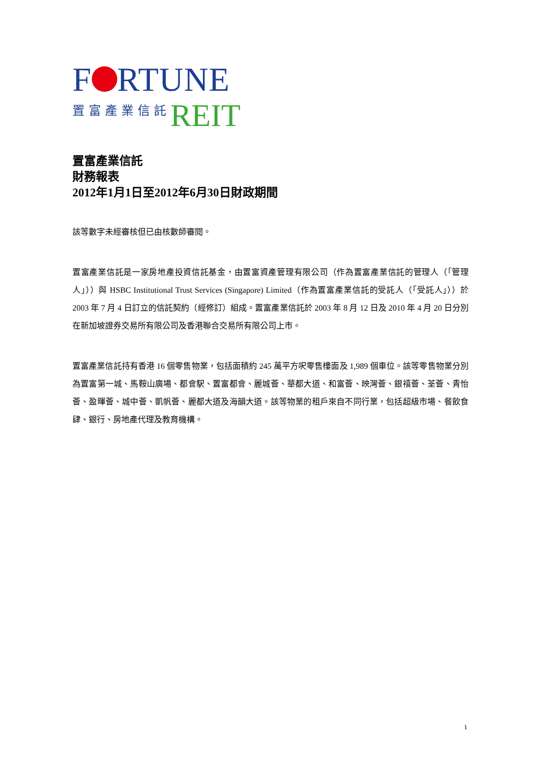F RTUNE
置富產業信託 REIT
置富產業信託
財務報表
2012年1月1日至2012年6月30日財政期間
該等數字未經審核但已由核數師審閱。
置富產業信託是一家房地產投資信託基金，由置富資產管理有限公司（作為置富產業信託的管理人（「管理人」））與 HSBC Institutional Trust Services (Singapore) Limited（作為置富產業信託的受託人（「受託人」））於 2003 年 7 月 4 日訂立的信託契約（經修訂）組成。置富產業信託於 2003 年 8 月 12 日及 2010 年 4 月 20 日分別在新加坡證券交易所有限公司及香港聯合交易所有限公司上市。
置富產業信託持有香港 16 個零售物業，包括面積約 245 萬平方呎零售樓面及 1,989 個車位。該等零售物業分別為置富第一城、馬鞍山廣場、都會駅、置富都會、麗城薈、華都大道、和富薈、映灣薈、銀禧薈、荃薈、青怡薈、盈暉薈、城中薈、凱帆薈、麗都大道及海韻大道。該等物業的租戶來自不同行業，包括超級市場、餐飲食肆、銀行、房地產代理及教育機構。
1